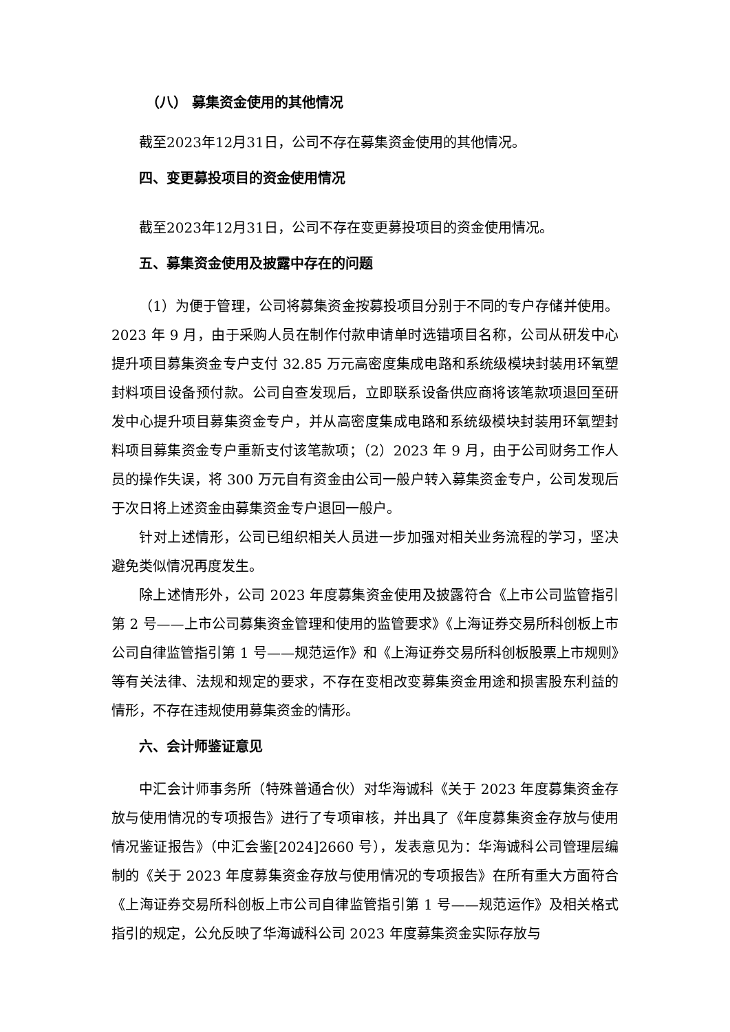（八） 募集资金使用的其他情况
截至2023年12月31日，公司不存在募集资金使用的其他情况。
四、变更募投项目的资金使用情况
截至2023年12月31日，公司不存在变更募投项目的资金使用情况。
五、募集资金使用及披露中存在的问题
（1）为便于管理，公司将募集资金按募投项目分别于不同的专户存储并使用。2023 年 9 月，由于采购人员在制作付款申请单时选错项目名称，公司从研发中心提升项目募集资金专户支付 32.85 万元高密度集成电路和系统级模块封装用环氧塑封料项目设备预付款。公司自查发现后，立即联系设备供应商将该笔款项退回至研发中心提升项目募集资金专户，并从高密度集成电路和系统级模块封装用环氧塑封料项目募集资金专户重新支付该笔款项；（2）2023 年 9 月，由于公司财务工作人员的操作失误，将 300 万元自有资金由公司一般户转入募集资金专户，公司发现后于次日将上述资金由募集资金专户退回一般户。
针对上述情形，公司已组织相关人员进一步加强对相关业务流程的学习，坚决避免类似情况再度发生。
除上述情形外，公司 2023 年度募集资金使用及披露符合《上市公司监管指引第 2 号——上市公司募集资金管理和使用的监管要求》《上海证券交易所科创板上市公司自律监管指引第 1 号——规范运作》和《上海证券交易所科创板股票上市规则》等有关法律、法规和规定的要求，不存在变相改变募集资金用途和损害股东利益的情形，不存在违规使用募集资金的情形。
六、会计师鉴证意见
中汇会计师事务所（特殊普通合伙）对华海诚科《关于 2023 年度募集资金存放与使用情况的专项报告》进行了专项审核，并出具了《年度募集资金存放与使用情况鉴证报告》（中汇会鉴[2024]2660 号），发表意见为：华海诚科公司管理层编制的《关于 2023 年度募集资金存放与使用情况的专项报告》在所有重大方面符合《上海证券交易所科创板上市公司自律监管指引第 1 号——规范运作》及相关格式指引的规定，公允反映了华海诚科公司 2023 年度募集资金实际存放与